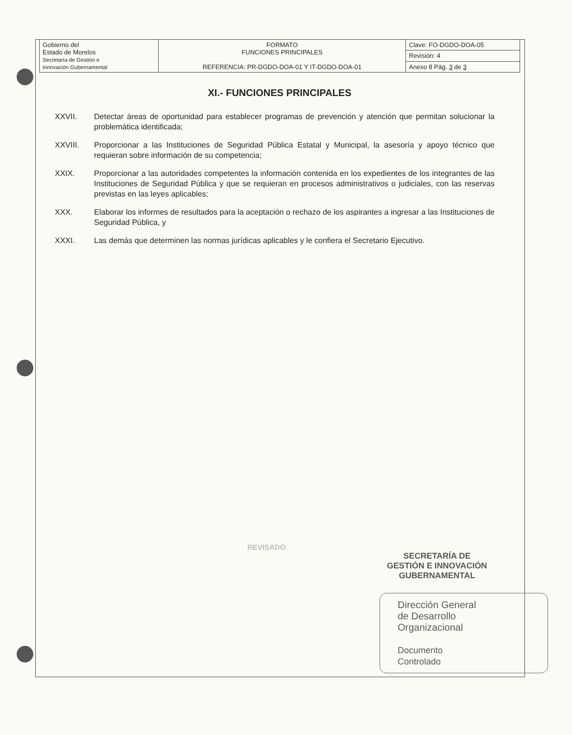| Gobierno del Estado de Morelos Secretaría de Gestión e Innovación Gubernamental | FORMATO FUNCIONES PRINCIPALES REFERENCIA: PR-DGDO-DOA-01 Y IT-DGDO-DOA-01 | Clave: FO-DGDO-DOA-05 |
| | | Revisión: 4 |
| | | Anexo 8 Pág. 3 de 3 |
XI.- FUNCIONES PRINCIPALES
XXVII. Detectar áreas de oportunidad para establecer programas de prevención y atención que permitan solucionar la problemática identificada;
XXVIII. Proporcionar a las Instituciones de Seguridad Pública Estatal y Municipal, la asesoría y apoyo técnico que requieran sobre información de su competencia;
XXIX. Proporcionar a las autoridades competentes la información contenida en los expedientes de los integrantes de las Instituciones de Seguridad Pública y que se requieran en procesos administrativos o judiciales, con las reservas previstas en las leyes aplicables;
XXX. Elaborar los informes de resultados para la aceptación o rechazo de los aspirantes a ingresar a las Instituciones de Seguridad Pública, y
XXXI. Las demás que determinen las normas jurídicas aplicables y le confiera el Secretario Ejecutivo.
REVISADO
SECRETARÍA DE
GESTIÓN E INNOVACIÓN
GUBERNAMENTAL
Dirección General
de Desarrollo
Organizacional
Documento
Controlado